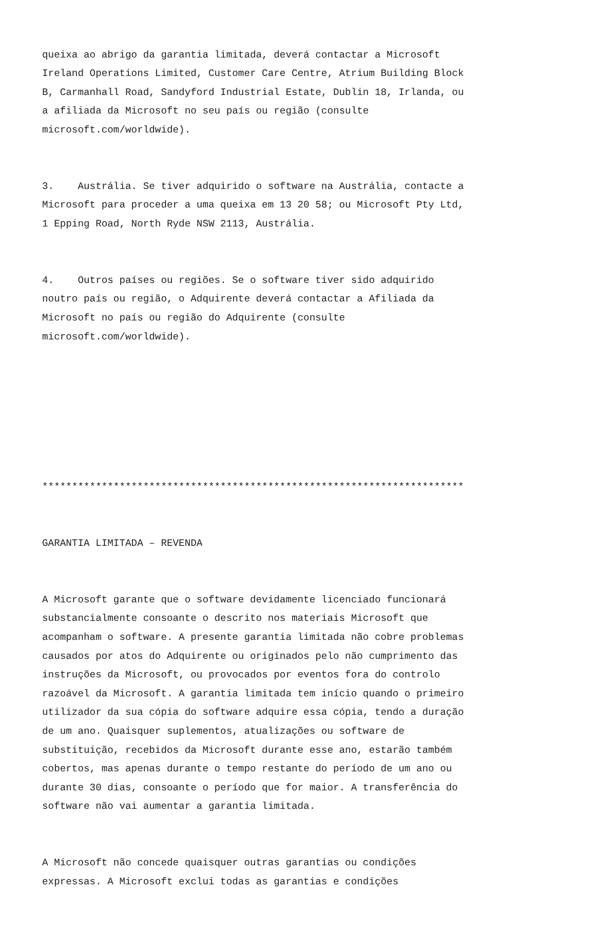queixa ao abrigo da garantia limitada, deverá contactar a Microsoft Ireland Operations Limited, Customer Care Centre, Atrium Building Block B, Carmanhall Road, Sandyford Industrial Estate, Dublin 18, Irlanda, ou a afiliada da Microsoft no seu país ou região (consulte microsoft.com/worldwide).
3. Austrália. Se tiver adquirido o software na Austrália, contacte a Microsoft para proceder a uma queixa em 13 20 58; ou Microsoft Pty Ltd, 1 Epping Road, North Ryde NSW 2113, Austrália.
4. Outros países ou regiões. Se o software tiver sido adquirido noutro país ou região, o Adquirente deverá contactar a Afiliada da Microsoft no país ou região do Adquirente (consulte microsoft.com/worldwide).
***********************************************************************
GARANTIA LIMITADA – REVENDA
A Microsoft garante que o software devidamente licenciado funcionará substancialmente consoante o descrito nos materiais Microsoft que acompanham o software. A presente garantia limitada não cobre problemas causados por atos do Adquirente ou originados pelo não cumprimento das instruções da Microsoft, ou provocados por eventos fora do controlo razoável da Microsoft. A garantia limitada tem início quando o primeiro utilizador da sua cópia do software adquire essa cópia, tendo a duração de um ano. Quaisquer suplementos, atualizações ou software de substituição, recebidos da Microsoft durante esse ano, estarão também cobertos, mas apenas durante o tempo restante do período de um ano ou durante 30 dias, consoante o período que for maior. A transferência do software não vai aumentar a garantia limitada.
A Microsoft não concede quaisquer outras garantias ou condições expressas. A Microsoft exclui todas as garantias e condições